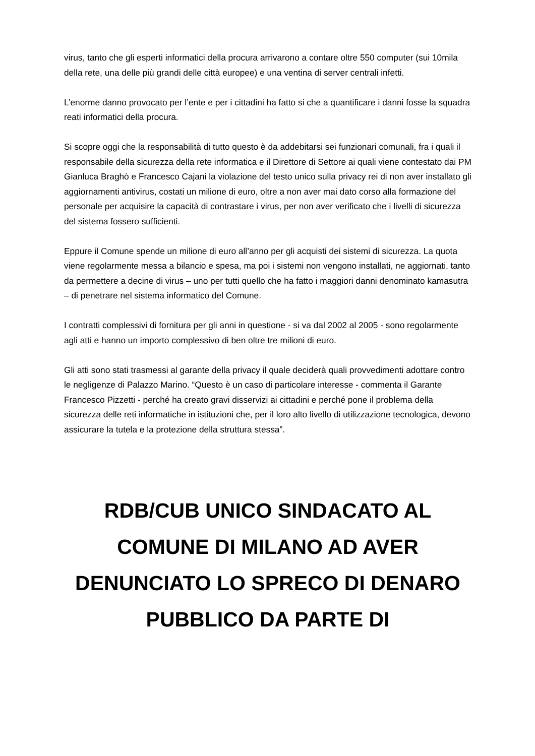virus, tanto che gli esperti informatici della procura arrivarono a contare oltre 550 computer (sui 10mila della rete, una delle più grandi delle città europee) e una ventina di server centrali infetti.
L’enorme danno provocato per l’ente e per i cittadini ha fatto si che a quantificare i danni fosse la squadra reati informatici della procura.
Si scopre oggi che la responsabilità di tutto questo è da addebitarsi sei funzionari comunali, fra i quali il responsabile della sicurezza della rete informatica e il Direttore di Settore ai quali viene contestato dai PM Gianluca Braghò e Francesco Cajani la violazione del testo unico sulla privacy rei di non aver installato gli aggiornamenti antivirus, costati un milione di euro, oltre a non aver mai dato corso alla formazione del personale per acquisire la capacità di contrastare i virus, per non aver verificato che i livelli di sicurezza del sistema fossero sufficienti.
Eppure il Comune spende un milione di euro all’anno per gli acquisti dei sistemi di sicurezza. La quota viene regolarmente messa a bilancio e spesa, ma poi i sistemi non vengono installati, ne aggiornati, tanto da permettere a decine di virus – uno per tutti quello che ha fatto i maggiori danni denominato kamasutra – di penetrare nel sistema informatico del Comune.
I contratti complessivi di fornitura per gli anni in questione - si va dal 2002 al 2005 - sono regolarmente agli atti e hanno un importo complessivo di ben oltre tre milioni di euro.
Gli atti sono stati trasmessi al garante della privacy il quale deciderà quali provvedimenti adottare contro le negligenze di Palazzo Marino. “Questo è un caso di particolare interesse - commenta il Garante Francesco Pizzetti - perché ha creato gravi disservizi ai cittadini e perché pone il problema della sicurezza delle reti informatiche in istituzioni che, per il loro alto livello di utilizzazione tecnologica, devono assicurare la tutela e la protezione della struttura stessa”.
RDB/CUB UNICO SINDACATO AL COMUNE DI MILANO AD AVER DENUNCIATO LO SPRECO DI DENARO PUBBLICO DA PARTE DI